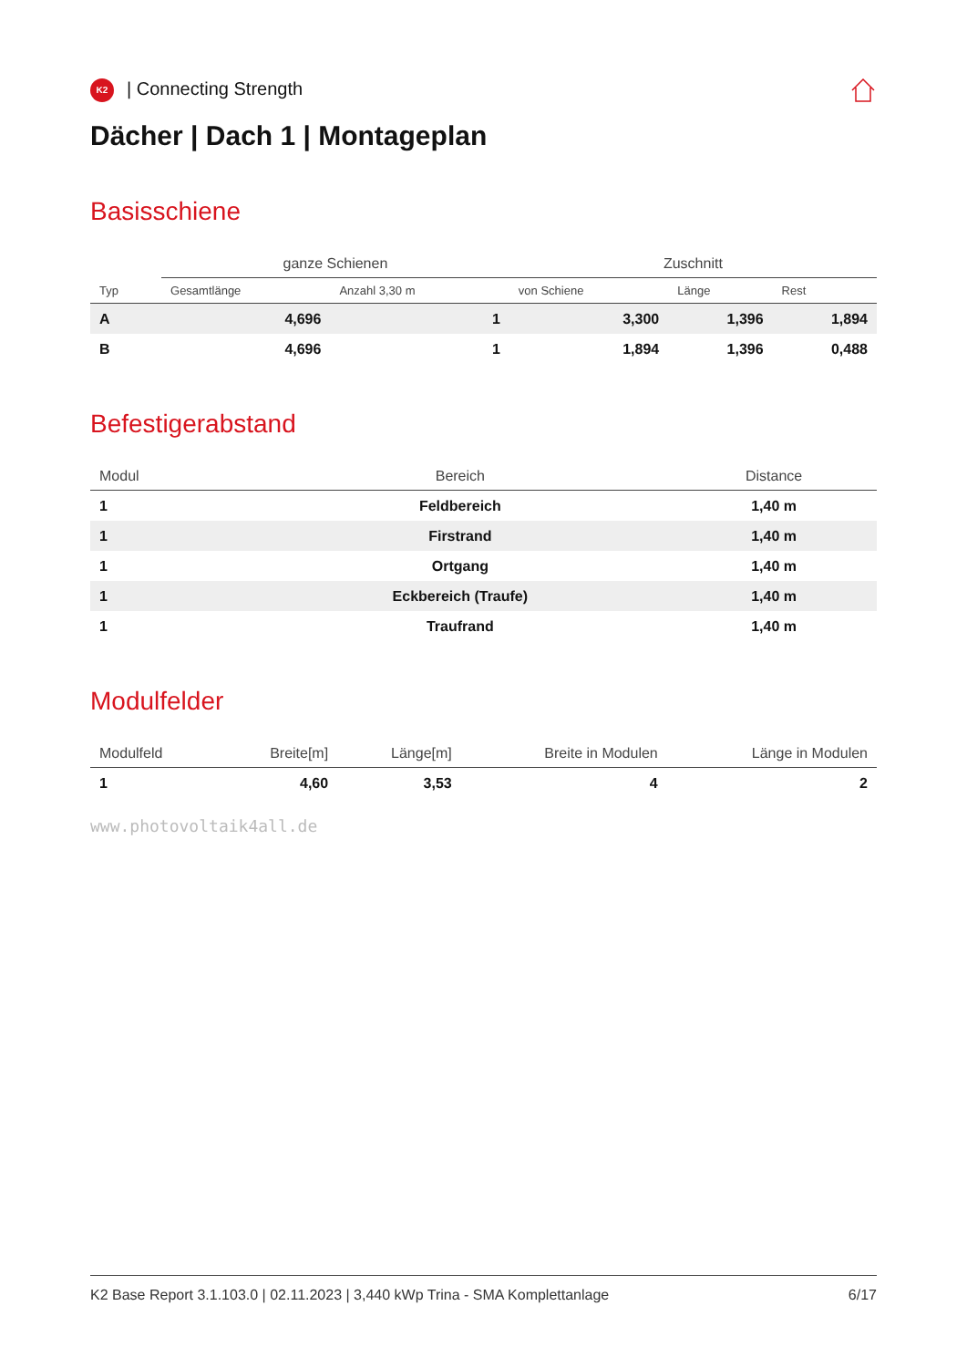K2 | Connecting Strength
Dächer | Dach 1 | Montageplan
Basisschiene
| | ganze Schienen | | Zuschnitt | | |
| --- | --- | --- | --- | --- | --- |
| Typ | Gesamtlänge | Anzahl 3,30 m | von Schiene | Länge | Rest |
| A | 4,696 | 1 | 3,300 | 1,396 | 1,894 |
| B | 4,696 | 1 | 1,894 | 1,396 | 0,488 |
Befestigerabstand
| Modul | Bereich | Distance |
| --- | --- | --- |
| 1 | Feldbereich | 1,40 m |
| 1 | Firstrand | 1,40 m |
| 1 | Ortgang | 1,40 m |
| 1 | Eckbereich (Traufe) | 1,40 m |
| 1 | Traufrand | 1,40 m |
Modulfelder
| Modulfeld | Breite[m] | Länge[m] | Breite in Modulen | Länge in Modulen |
| --- | --- | --- | --- | --- |
| 1 | 4,60 | 3,53 | 4 | 2 |
www.photovoltaik4all.de
K2 Base Report 3.1.103.0 | 02.11.2023 | 3,440 kWp Trina - SMA Komplettanlage 6/17